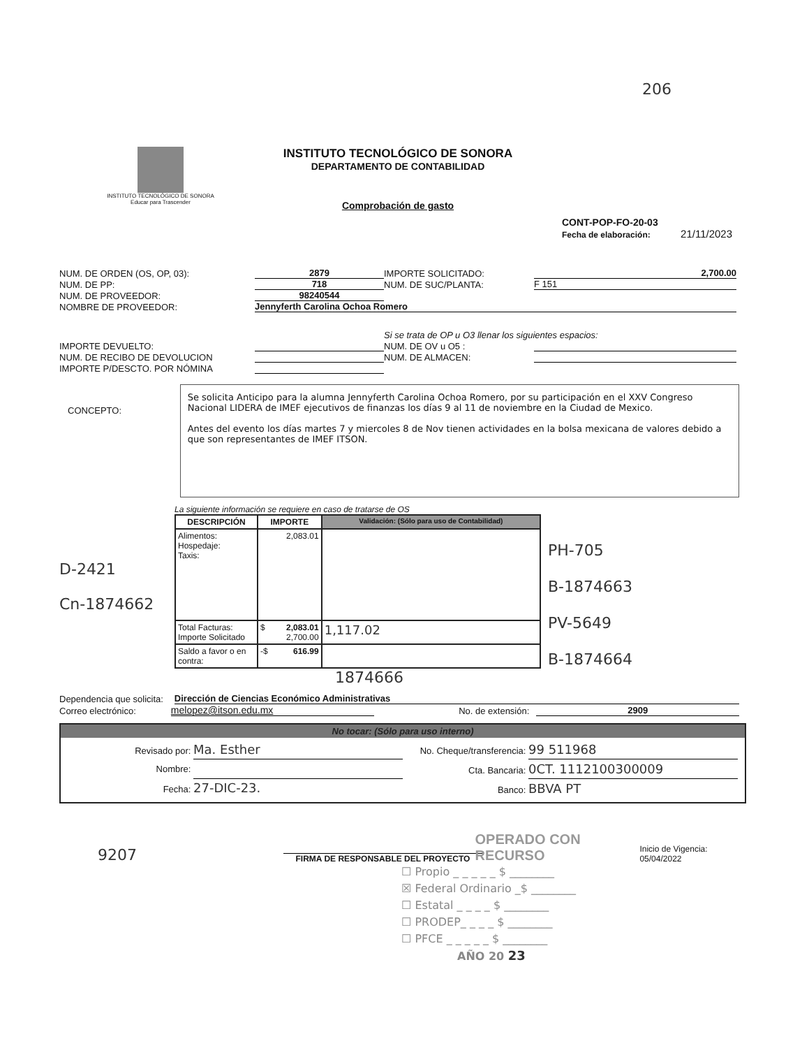206
INSTITUTO TECNOLÓGICO DE SONORA
Educar para Trascender
INSTITUTO TECNOLÓGICO DE SONORA
DEPARTAMENTO DE CONTABILIDAD
Comprobación de gasto
CONT-POP-FO-20-03
Fecha de elaboración: 21/11/2023
NUM. DE ORDEN (OS, OP, 03): 2879 IMPORTE SOLICITADO: 2,700.00
NUM. DE PP: 718 NUM. DE SUC/PLANTA: F 151
NUM. DE PROVEEDOR: 98240544
NOMBRE DE PROVEEDOR: Jennyferth Carolina Ochoa Romero
Si se trata de OP u O3 llenar los siguientes espacios:
IMPORTE DEVUELTO: NUM. DE OV u O5 :
NUM. DE RECIBO DE DEVOLUCION NUM. DE ALMACEN:
IMPORTE P/DESCTO. POR NÓMINA
CONCEPTO:
Se solicita Anticipo para la alumna Jennyferth Carolina Ochoa Romero, por su participación en el XXV Congreso Nacional LIDERA de IMEF ejecutivos de finanzas los días 9 al 11 de noviembre en la Ciudad de Mexico.
Antes del evento los días martes 7 y miercoles 8 de Nov tienen actividades en la bolsa mexicana de valores debido a que son representantes de IMEF ITSON.
D-2421
Cn-1874662
La siguiente información se requiere en caso de tratarse de OS
| DESCRIPCIÓN | IMPORTE | Validación: (Sólo para uso de Contabilidad) |
| --- | --- | --- |
| Alimentos: Hospedaje: Taxis: | 2,083.01 | |
| Total Facturas: Importe Solicitado | $ 2,083.01 2,700.00 | 1,117.02 |
| Saldo a favor o en contra: | -$ 616.99 | |
1874666
PH-705
B-1874663
PV-5649
B-1874664
Dependencia que solicita: Dirección de Ciencias Económico Administrativas
Correo electrónico: melopez@itson.edu.mx No. de extensión: 2909
No tocar: (Sólo para uso interno)
Revisado por: Ma. Esther
Nombre:
Fecha: 27-DIC-23.
No. Cheque/transferencia: 99 511968
Cta. Bancaria: 0CT. 1112100300009
Banco: BBVA PT
9207
FIRMA DE RESPONSABLE DEL PROYECTO
OPERADO CON RECURSO
Inicio de Vigencia: 05/04/2022
☐ Propio _ _ _ _ _ $ ________
☒ Federal Ordinario _$ ________
☐ Estatal _ _ _ _ $ ________
☐ PRODEP_ _ _ _ $ ________
☐ PFCE _ _ _ _ _ $ ________
AÑO 20 23